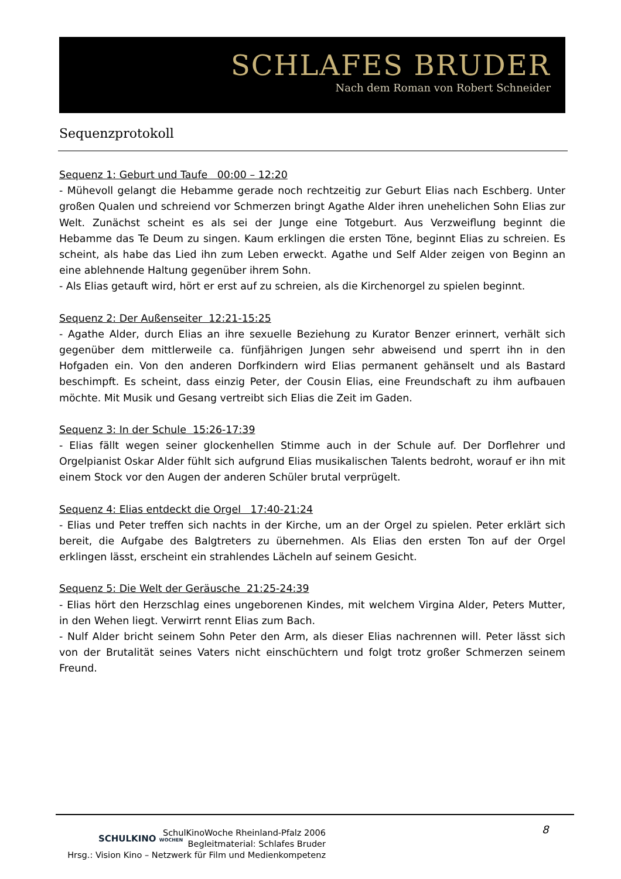SCHLAFES BRUDER
Nach dem Roman von Robert Schneider
Sequenzprotokoll
Sequenz 1: Geburt und Taufe 00:00 – 12:20
- Mühevoll gelangt die Hebamme gerade noch rechtzeitig zur Geburt Elias nach Eschberg. Unter großen Qualen und schreiend vor Schmerzen bringt Agathe Alder ihren unehelichen Sohn Elias zur Welt. Zunächst scheint es als sei der Junge eine Totgeburt. Aus Verzweiflung beginnt die Hebamme das Te Deum zu singen. Kaum erklingen die ersten Töne, beginnt Elias zu schreien. Es scheint, als habe das Lied ihn zum Leben erweckt. Agathe und Self Alder zeigen von Beginn an eine ablehnende Haltung gegenüber ihrem Sohn.
- Als Elias getauft wird, hört er erst auf zu schreien, als die Kirchenorgel zu spielen beginnt.
Sequenz 2: Der Außenseiter 12:21-15:25
- Agathe Alder, durch Elias an ihre sexuelle Beziehung zu Kurator Benzer erinnert, verhält sich gegenüber dem mittlerweile ca. fünfjährigen Jungen sehr abweisend und sperrt ihn in den Hofgaden ein. Von den anderen Dorfkindern wird Elias permanent gehänselt und als Bastard beschimpft. Es scheint, dass einzig Peter, der Cousin Elias, eine Freundschaft zu ihm aufbauen möchte. Mit Musik und Gesang vertreibt sich Elias die Zeit im Gaden.
Sequenz 3: In der Schule 15:26-17:39
- Elias fällt wegen seiner glockenhellen Stimme auch in der Schule auf. Der Dorflehrer und Orgelpianist Oskar Alder fühlt sich aufgrund Elias musikalischen Talents bedroht, worauf er ihn mit einem Stock vor den Augen der anderen Schüler brutal verprügelt.
Sequenz 4: Elias entdeckt die Orgel 17:40-21:24
- Elias und Peter treffen sich nachts in der Kirche, um an der Orgel zu spielen. Peter erklärt sich bereit, die Aufgabe des Balgtreters zu übernehmen. Als Elias den ersten Ton auf der Orgel erklingen lässt, erscheint ein strahlendes Lächeln auf seinem Gesicht.
Sequenz 5: Die Welt der Geräusche 21:25-24:39
- Elias hört den Herzschlag eines ungeborenen Kindes, mit welchem Virgina Alder, Peters Mutter, in den Wehen liegt. Verwirrt rennt Elias zum Bach.
- Nulf Alder bricht seinem Sohn Peter den Arm, als dieser Elias nachrennen will. Peter lässt sich von der Brutalität seines Vaters nicht einschüchtern und folgt trotz großer Schmerzen seinem Freund.
SCHULKINO WOCHEN
SchulKinoWoche Rheinland-Pfalz 2006
Begleitmaterial: Schlafes Bruder
Hrsg.: Vision Kino – Netzwerk für Film und Medienkompetenz
8